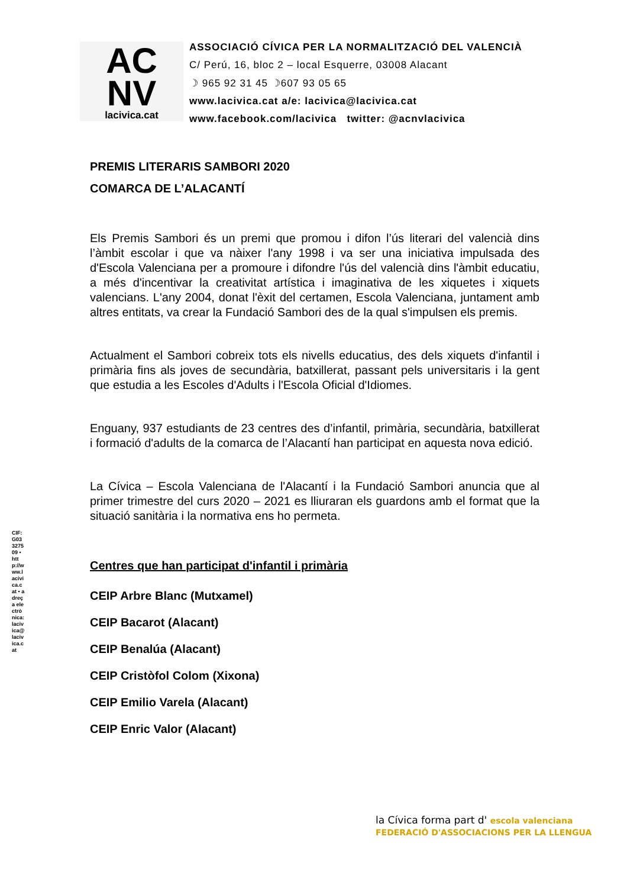AC
NV
lacivica.cat
ASSOCIACIÓ CÍVICA PER LA NORMALITZACIÓ DEL VALENCIÀ
C/ Perú, 16, bloc 2 – local Esquerre, 03008 Alacant
☽ 965 92 31 45 ☽607 93 05 65
www.lacivica.cat a/e: lacivica@lacivica.cat
www.facebook.com/lacivica twitter: @acnvlacivica
PREMIS LITERARIS SAMBORI 2020
COMARCA DE L’ALACANTÍ
Els Premis Sambori és un premi que promou i difon l’ús literari del valencià dins l’àmbit escolar i que va nàixer l'any 1998 i va ser una iniciativa impulsada des d'Escola Valenciana per a promoure i difondre l'ús del valencià dins l'àmbit educatiu, a més d'incentivar la creativitat artística i imaginativa de les xiquetes i xiquets valencians. L'any 2004, donat l'èxit del certamen, Escola Valenciana, juntament amb altres entitats, va crear la Fundació Sambori des de la qual s'impulsen els premis.
Actualment el Sambori cobreix tots els nivells educatius, des dels xiquets d'infantil i primària fins als joves de secundària, batxillerat, passant pels universitaris i la gent que estudia a les Escoles d'Adults i l'Escola Oficial d'Idiomes.
Enguany, 937 estudiants de 23 centres des d’infantil, primària, secundària, batxillerat i formació d'adults de la comarca de l’Alacantí han participat en aquesta nova edició.
La Cívica – Escola Valenciana de l'Alacantí i la Fundació Sambori anuncia que al primer trimestre del curs 2020 – 2021 es lliuraran els guardons amb el format que la situació sanitària i la normativa ens ho permeta.
Centres que han participat d'infantil i primària
CEIP Arbre Blanc (Mutxamel)
CEIP Bacarot (Alacant)
CEIP Benalúa (Alacant)
CEIP Cristòfol Colom (Xixona)
CEIP Emilio Varela (Alacant)
CEIP Enric Valor (Alacant)
CIF: G03327509 • http://www.lacivica.cat • adreça electrònica: lacivica@lacivica.cat
la Cívica forma part d' escola valenciana FEDERACIÓ D'ASSOCIACIONS PER LA LLENGUA